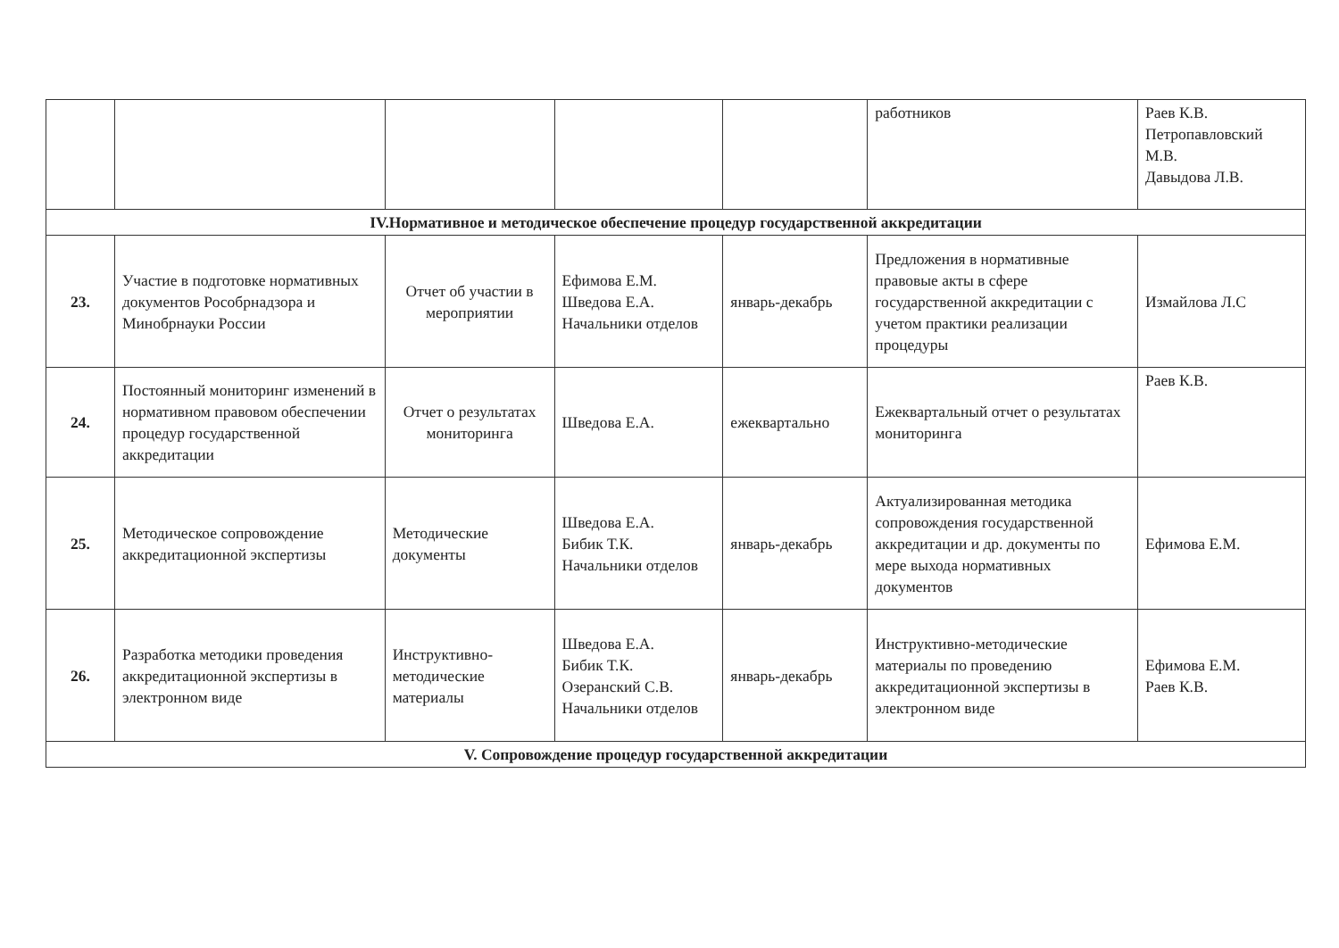| | | | | | работников | Раев К.В. Петропавловский М.В. Давыдова Л.В. |
| IV.Нормативное и методическое обеспечение процедур государственной аккредитации | | | | | | |
| 23. | Участие в подготовке нормативных документов Рособрнадзора и Минобрнауки России | Отчет об участии в мероприятии | Ефимова Е.М. Шведова Е.А. Начальники отделов | январь-декабрь | Предложения в нормативные правовые акты в сфере государственной аккредитации с учетом практики реализации процедуры | Измайлова Л.С |
| 24. | Постоянный мониторинг изменений в нормативном правовом обеспечении процедур государственной аккредитации | Отчет о результатах мониторинга | Шведова Е.А. | ежеквартально | Ежеквартальный отчет о результатах мониторинга | Раев К.В. |
| 25. | Методическое сопровождение аккредитационной экспертизы | Методические документы | Шведова Е.А. Бибик Т.К. Начальники отделов | январь-декабрь | Актуализированная методика сопровождения государственной аккредитации и др. документы по мере выхода нормативных документов | Ефимова Е.М. |
| 26. | Разработка методики проведения аккредитационной экспертизы в электронном виде | Инструктивно-методические материалы | Шведова Е.А. Бибик Т.К. Озеранский С.В. Начальники отделов | январь-декабрь | Инструктивно-методические материалы по проведению аккредитационной экспертизы в электронном виде | Ефимова Е.М. Раев К.В. |
| V. Сопровождение процедур государственной аккредитации | | | | | | |